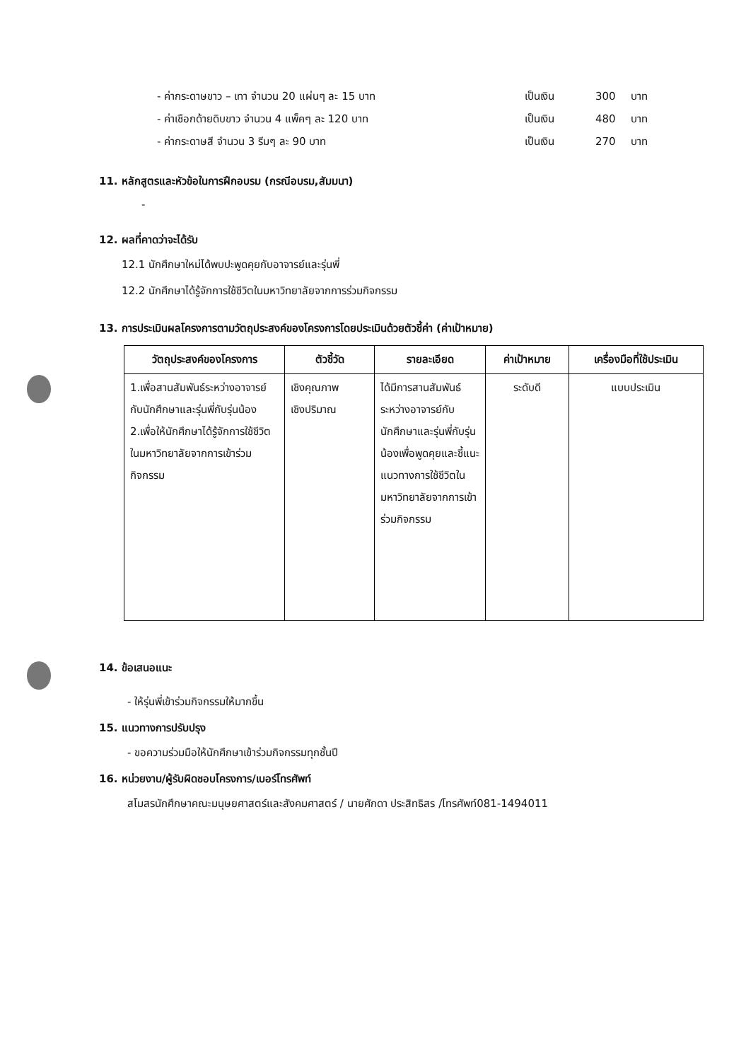- ค่ากระดาษขาว – เทา จำนวน 20 แผ่นๆ ละ 15 บาท เป็นเงิน 300 บาท
- ค่าเชือกด้ายดิบขาว จำนวน 4 แพ็คๆ ละ 120 บาท เป็นเงิน 480 บาท
- ค่ากระดาษสี จำนวน 3 รีมๆ ละ 90 บาท เป็นเงิน 270 บาท
11. หลักสูตรและหัวข้อในการฝึกอบรม (กรณีอบรม,สัมมนา)
-
12. ผลที่คาดว่าจะได้รับ
12.1 นักศึกษาใหม่ได้พบปะพูดคุยกับอาจารย์และรุ่นพี่
12.2 นักศึกษาได้รู้จักการใช้ชีวิตในมหาวิทยาลัยจากการร่วมกิจกรรม
13. การประเมินผลโครงการตามวัตถุประสงค์ของโครงการโดยประเมินด้วยตัวชี้ค่า (ค่าเป้าหมาย)
| วัตถุประสงค์ของโครงการ | ตัวชี้วัด | รายละเอียด | ค่าเป้าหมาย | เครื่องมือที่ใช้ประเมิน |
| --- | --- | --- | --- | --- |
| 1.เพื่อสานสัมพันธ์ระหว่างอาจารย์กับนักศึกษาและรุ่นพี่กับรุ่นน้อง 2.เพื่อให้นักศึกษาได้รู้จักการใช้ชีวิตในมหาวิทยาลัยจากการเข้าร่วมกิจกรรม | เชิงคุณภาพ เชิงปริมาณ | ได้มีการสานสัมพันธ์ระหว่างอาจารย์กับนักศึกษาและรุ่นพี่กับรุ่นน้องเพื่อพูดคุยและชี้แนะแนวทางการใช้ชีวิตในมหาวิทยาลัยจากการเข้าร่วมกิจกรรม | ระดับดี | แบบประเมิน |
14. ข้อเสนอแนะ
- ให้รุ่นพี่เข้าร่วมกิจกรรมให้มากขึ้น
15. แนวทางการปรับปรุง
- ขอความร่วมมือให้นักศึกษาเข้าร่วมกิจกรรมทุกชั้นปี
16. หน่วยงาน/ผู้รับผิดชอบโครงการ/เบอร์โทรศัพท์
สโมสรนักศึกษาคณะมนุษยศาสตร์และสังคมศาสตร์ / นายศักดา ประสิทธิสร /โทรศัพท์081-1494011